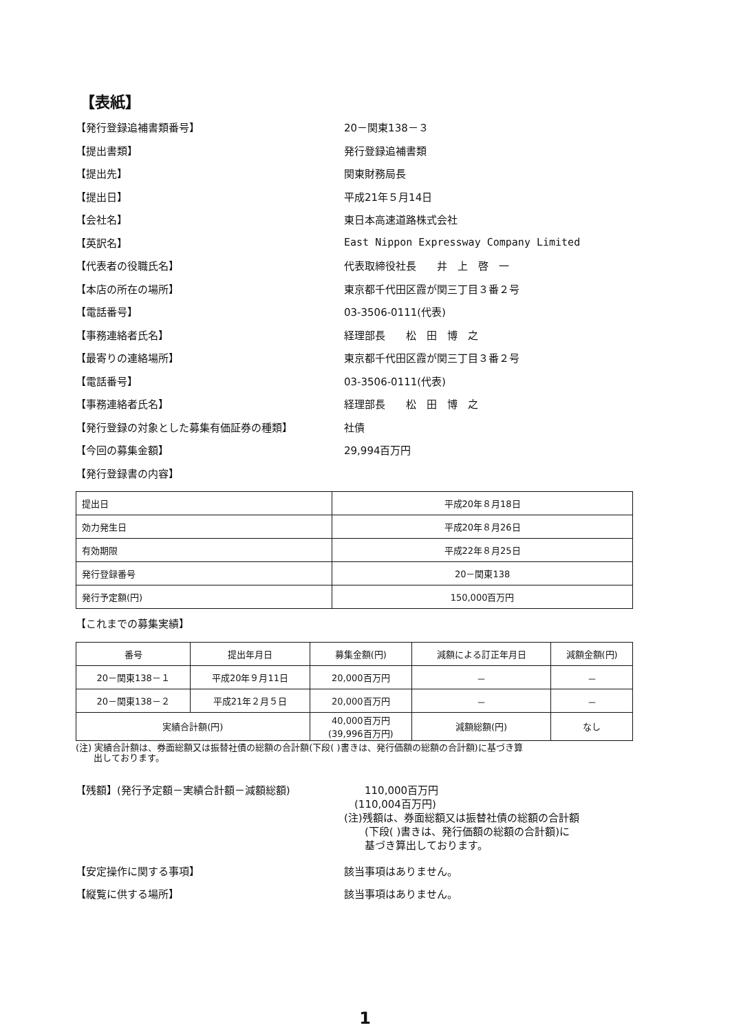【表紙】
【発行登録追補書類番号】 20－関東138－３
【提出書類】 発行登録追補書類
【提出先】 関東財務局長
【提出日】 平成21年５月14日
【会社名】 東日本高速道路株式会社
【英訳名】
East Nippon Expressway Company Limited
【代表者の役職氏名】 代表取締役社長　　井　上　啓　一
【本店の所在の場所】 東京都千代田区霞が関三丁目３番２号
【電話番号】 03-3506-0111(代表)
【事務連絡者氏名】 経理部長　　松　田　博　之
【最寄りの連絡場所】 東京都千代田区霞が関三丁目３番２号
【電話番号】 03-3506-0111(代表)
【事務連絡者氏名】 経理部長　　松　田　博　之
【発行登録の対象とした募集有価証券の種類】 社債
【今回の募集金額】 29,994百万円
【発行登録書の内容】
| 提出日 | 平成20年８月18日 |
| 効力発生日 | 平成20年８月26日 |
| 有効期限 | 平成22年８月25日 |
| 発行登録番号 | 20－関東138 |
| 発行予定額(円) | 150,000百万円 |
【これまでの募集実績】
| 番号 | 提出年月日 | 募集金額(円) | 減額による訂正年月日 | 減額金額(円) |
| --- | --- | --- | --- | --- |
| 20－関東138－１ | 平成20年９月11日 | 20,000百万円 | － | － |
| 20－関東138－２ | 平成21年２月５日 | 20,000百万円 | － | － |
| 実績合計額(円) | | 40,000百万円 (39,996百万円) | 減額総額(円) | なし |
(注) 実績合計額は、券面総額又は振替社債の総額の合計額(下段( )書きは、発行価額の総額の合計額)に基づき算
　　出しております。
【残額】(発行予定額－実績合計額－減額総額) 　　110,000百万円
　(110,004百万円)
(注)残額は、券面総額又は振替社債の総額の合計額
　　(下段( )書きは、発行価額の総額の合計額)に
　　基づき算出しております。
【安定操作に関する事項】 該当事項はありません。
【縦覧に供する場所】 該当事項はありません。
1